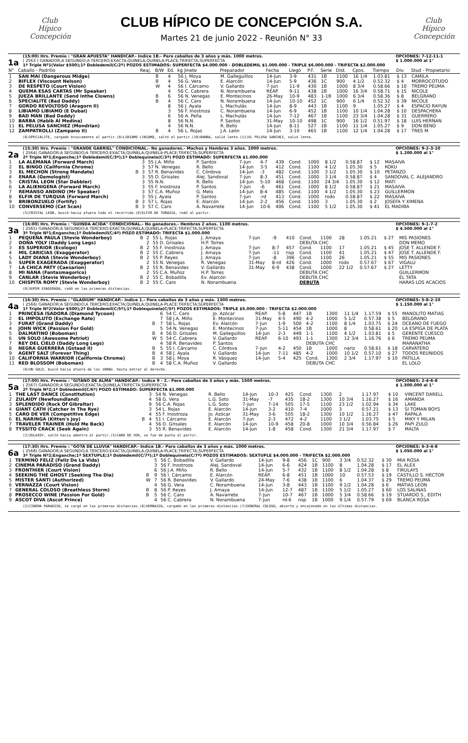Club Hípico
Concepción
CLUB HÍPICO DE CONCEPCIÓN S.A.
Martes 21 de junio 2022 - Reunión N° 33
Club Hípico
Concepción
1a
(15:00) Hrs. Premio : "GRAN APUESTA" HANDICAP.- Indice 1B.- Para caballos de 3 años y más. 1000 metros.
( 2563 ) GANADOR;A SEGUNDO;A TERCERO;EXACTA;QUINELA;QUINELA-PLACE;TRIFECTA;SUPERFECTA
1ª Triple Nº1(Valor $500);1ª Dobledemil(C/2ª) POZOS ESTIMADOS: SUPERFECTA $4.000.000 - DOBLEDEMIL $1.000.000 - TRIPLE $6.000.000 - TRIFECTA $2.000.000
OPCIONES: 7-12-11-1
$ 1.000.000 al 1°
| N° | Caballo - Padrillo | Reaj. | B/W | Ed. | kg Jinete | Preparador | Fecha | Llegó | P.F. | Serie | Dist. | Cpos. | Tiempo | Div. | Stud - Propietario |
| --- | --- | --- | --- | --- | --- | --- | --- | --- | --- | --- | --- | --- | --- | --- | --- |
| 1 | SAN MAI (Dangerous Midge) | | B | 4 | 56 J. Moya | M. Galleguillos | 14-Jun | 3-9 | 431 | 1B | 1100 | 16 1/4 | 1.03.81 | $ 13 | CAMILA |
| 2 | BIFLEX (Viscount Nelson) | | B | 4 | 56 G. Vera | E. Alarcón | 14-Jun | 5-9 | 436 | 1C | 900 | 4 1/2 | 0.52.32 | $ 4 | MORROCOTUDO |
| 3 | DE RESPETO (Court Vision) | | W | 4 | 56 I. Cárcamo | V. Gallardo | 7-Jun | 11-9 | 430 | 1B | 1000 | 8 3/4 | 0.58.66 | $ 10 | TREMO PEUMA |
| 4 | QUEMA ESAS CARTAS (Mr Speaker) | | | 4 | 56 C. Cabrera | N. Norambuena | REAP. | 9-11 | 438 | 1B | 1000 | 16 3/4 | 0.58.71 | $ 15 | NICOLE |
| 5 | JUEZA BRILLANTE (Send Inthe Clowns) | | B | 6 | 56 N. Venegas | E. Montecinos | 26-May | 10-9 | 483 | 1-1B | 1000 | 6 3/4 | 0.58.36 | $ 8 | BELGRANO |
| 6 | SPECIALITE (Bad Daddy) | | B | 4 | 56 C. Caro | N. Norambuena | 14-Jun | 10-10 | 452 | 1C | 900 | 6 1/4 | 0.52.32 | $ 39 | NICOLE |
| 7 | GORDO REVOLTOSO (Aragorn II) | | | 8 | 56 J. Ayala | L. Machulás | 14-Jun | 8-9 | 443 | 1B | 1100 | 9 | 1.05.27 | $ 4 | ESPACIO RAYUN |
| 8 | LIBIAMO LIBIAMO (E Dubai) | | | 3 | 56 F. Inostroza | C. Norambuena | 14-Jun | 6-9 | 452 | 1B | 1100 | 10 1/4 | 1.04.28 | $ 10 | DESPACHERA |
| 9 | BAD MAN (Bad Daddy) | | | 6 | 56 A. Peña | L. Machulás | 14-Jun | 7-12 | 467 | 1B | 1100 | 23 3/4 | 1.04.28 | $ 31 | GUERRERO |
| 10 | BARBA (Habib Al Medina) | | | 8 | 56 N.N. | P. Santos | 31-May | 10-10 | 498 | 1C | 900 | 16 1/2 | 0.51.97 | $ 18 | LUIS HERNAN |
| 11 | EL PELUSA SANCHEZ (Mondrian) | | | 4 | 56 N.N. | R. Bello | 14-Jun | 8-11 | 527 | 1B | 1100 | 11 1/4 | 1.05.27 | $ 9 | DON BENO |
| 12 | ZAMPATROLLI (Zampano II) | | B | 4 | 56 L. Rojas | J.A. León | 14-Jun | 3-10 | 465 | 1B | 1100 | 12 1/4 | 1.04.28 | $ 17 | TRES M |
(6)SPECIALITE, cargado bruscamente al partir.(8)LIBIAMO LIBIAMO, saltó al partir.(10)BARBA, salió lento.(11)EL PELUSA SANCHEZ, salió lento.
2a
(15:30) Hrs. Premio : "GRANDE GABRIEL" CONDICIONAL.- No ganadores.- Machos y Hembras 3 años. 1000 metros.
( 2564) GANADOR;A SEGUNDO;A TERCERO;EXACTA;QUINELA;QUINELA-PLACE;TRIFECTA;SUPERFECTA
2ª Triple Nº1;Enganche;1ª Dobledemil(C/3ª);1ª Doblequinela(C/3ª) POZO ESTIMADO: SUPERFECTA $1.000.000
OPCIONES: 9-2-3-10
$ 1.200.000 al 1°
| 1 | LA ALEMANA (Forward March) | | 3 | 55 J.A. Miño | P. Santos | 7-Jun | 4-7 | 439 | Cond. | 1000 | 8 1/2 | 0.58.87 | $ 12 | MASAIVA |
| 2 | EL BINGO (California Chrome) | | 3 | 57 N. Venegas | R. Bello | 14-Jun | 3-5 | 412 | Cond. | 1100 | 4 1/2 | 1.05.30 | $ 5 | KOKU |
| 3 | EL MECHON (Strong Mandate) | B | 3 | 57 R. Benavides | C. Córdova | 14-Jun | -3 | 482 | Cond. | 1100 | 3 1/2 | 1.05.30 | $ 10 | PETANZO |
| 4 | ENARA (Gemologist) | | 3 | 55 D. Grisales | Alej. Sandoval | 7-Jun | 8-3 | 451 | Cond. | 1000 | 3 1/4 | 0.58.87 | $ 4 | SANDOVAL C. ALEJANDRO |
| 5 | CRISTAL LEON (Star Dabbler) | | 3 | 55 N.N. | R. Bello | 14-Jun | 5-10 | 468 | Cond. | 1100 | 24 3/4 | 1.05.30 | $ 12 | MATI |
| 6 | LA ALIENIGENA (Forward March) | | 3 | 55 F. Inostroza | P. Santos | 7-Jun | -6 | 461 | Cond. | 1000 | 8 1/2 | 0.58.87 | $ 21 | MASAIVA |
| 7 | REMANSO ANDINO (Mr Speaker) | | 3 | 57 C.A. Muñoz | G. Melo | 14-Jun | 8-4 | 485 | Cond. | 1100 | 4 1/2 | 1.05.30 | $ 23 | GUILLERMON |
| 8 | ELFIR DE TURQUIA (Forward March) | | 3 | 55 J. Ayala | P. Santos | 7-Jun | -rd | 413 | Cond. | 1000 | rodo | 0.58.87 | $ 22 | MASAIVA |
| 9 | BRIBONZUELO (Fortify) | B | 3 | 57 L. Rojas | E. Alarcón | 14-Jun | 2-2 | 456 | Cond. | 1100 | 3 | 1.05.30 | $ 2 | JOSEFA Y XIMENA |
| 10 | CONVERSEMO (Cat Scan) | B | 3 | 57 C. Caro | A. Navarrete | 14-Jun | 10-6 | 406 | Cond. | 1100 | 5 1/2 | 1.05.30 | $ 41 | EL MADIBA |
(5)CRISTAL LEON, buscó hacia afuera todo el recorrido.(8)ELFIR DE TURQUIA, rodó al partir.
3a
(16:00) Hrs. Premio : "GUINDA ACIDA" CONDICIONAL.- No ganadoras.- Hembras 2 años. 1100 metros.
( 2565) GANADOR;A SEGUNDO;A TERCERO;EXACTA;QUINELA;QUINELA-PLACE;TRIFECTA;SUPERFECTA
3ª Triple Nº1;Enganche;1ª Dobledemil(C/4ª) POZO ESTIMADO: TRIFECTA $1.000.000
OPCIONES: 9-1-7-2
$ 4.500.000 al 1°
| 1 | PEQUEÑA PAULA (Stevie Wonderboy) | B | 2 | 55 L. Rojas | J. Amaya | 7-Jun | -9 | 410 | Cond. | 1100 | 28 | 1.05.21 | $ 27 | MIS PASIONES |
| 2 | DOÑA YOLY (Daddy Long Legs) | | 2 | 55 D. Grisales | H.P. Torres | | | | DEBUTA CHC | | | | | DON MEMO |
| 3 | ES SUPERIOR (Ecologo) | B | 2 | 55 F. Inostroza | J. Amaya | 7-Jun | 8-7 | 457 | Cond. | 1100 | 17 | 1.05.21 | $ 45 | JOSE T. ALLENDE F. |
| 4 | MIL CARICIAS (Exaggerator) | B | 2 | 55 C. Cabrera | J. Amaya | 7-Jun | -11 | nsp | Cond. | 1100 | 41 | 1.05.21 | $ 47 | JOSE T. ALLENDE F. |
| 5 | LADY DIANA (Stevie Wonderboy) | B | 2 | 55 P. Reyes | J. Amaya | 7-Jun | -8 | 396 | Cond. | 1100 | 26 | 1.05.21 | $ 55 | MIS PASIONES |
| 6 | SUPER EXAGERADA (Exaggerator) | | 2 | 55 N. Venegas | R. Venegas | 31-May | 8-rd | 426 | Cond. | 1000 | rodo | 0.57.67 | $ 67 | VIGALU |
| 7 | LA CHICA PATY (Caesarion) | B | 2 | 55 R. Benavides | V. Gallardo | 31-May | 6-9 | 438 | Cond. | 1000 | 22 1/2 | 0.57.67 | $ 27 | LETTY |
| 8 | MI NANA (Fantasmagorico) | | 2 | 55 C.A. Muñoz | H.P. Torres | | | | DEBUTA CHC | | | | | GUILLERMON |
| 9 | CANLAR (Stevie Wonderboy) | B | 2 | 55 C. Bobadilla | Ev. Alarcón | | | | DEBUTA CHC | | | | | EL TATA |
| 10 | CHISPITA ROMY (Stevie Wonderboy) | B | 2 | 55 C. Caro | N. Norambuena | | | | DEBUTA | | | | | HARAS LOS ACACIOS |
(6)SUPER EXAGERADA, rodó en las primeras distancias.
4a
(16:30) Hrs. Premio : "GLADIUM" HANDICAP.- Indice 1.- Para caballos de 3 años y más. 1300 metros.
( 2566) GANADOR;A SEGUNDO;A TERCERO;EXACTA;QUINELA;QUINELA-PLACE;TRIFECTA;SUPERFECTA
1ª Triple Nº2(Valor $500);2ª Dobledemil(C/5ª);1ª Doblequinela(C/5ª) POZOS ESTIMADOS: TRIPLE $5.000.000 - TRIFECTA $2.000.000
OPCIONES: 5-8-2-10
$ 1.150.000 al 1°
| 1 | PRINCESA ISADORA (Diamond Tycoon) | | 6 | 54 C. Caro | Jo. Azócar | REAP. | 5-8 | 447 | 1B | 1300 | 11 1/4 | 1.17.59 | $ 55 | MANOLITO MATIAS |
| 2 | EL IMPOLUTO (Exchange Rate) | | 7 | 58 J.A. Miño | E. Montecinos | 31-May | 4-5 | 490 | 4-2 | 1000 | 5 1/2 | 0.57.38 | $ 5 | BELGRANO |
| 3 | FURAT (Grand Daddy) | B | 7 | 58 L. Rojas | Ev. Alarcón | 7-Jun | 1-9 | 500 | 4-2 | 1100 | 8 1/4 | 1.03.75 | $ 24 | OCEANO DE FUEGO |
| 4 | JOHN WICK (Passion For Gold) | | 5 | 54 N. Venegas | E. Montecinos | 7-Jun | 5-11 | 454 | 1B | 1000 | 8 | 0.58.61 | $ 20 | LA ESPIGA DE PLATA |
| 5 | DALMATINO (Boboman) | B | 4 | 56 D. Grisales | M. Galleguillos | 14-Jun | 2-3 | 449 | 1-1 | 1100 | 4 1/2 | 1.03.81 | $ 5 | GERENTE CUESCO |
| 6 | UN SOLO (Awesome Patriot) | W | 5 | 54 C. Cabrera | V. Gallardo | REAP. | 6-10 | 493 | 1-1 | 1300 | 12 3/4 | 1.16.76 | $ 6 | TREMO PEUMA |
| 7 | REY DEL CIELO (Daddy Long Legs) | | 4 | 58 R. Benavides | P. Santos | | | | DEBUTA CHC | | | | | MARANATHA |
| 8 | NEGRA GUERRERA (Gstaad II) | B | 5 | 55 I. Cárcamo | C. Córdova | 7-Jun | 4-2 | 450 | 1B | 1000 | nariz | 0.58.61 | $ 18 | CARVATERO |
| 9 | AGENT SALT (Forever Thing) | B | 4 | 58 J. Ayala | V. Gallardo | 14-Jun | 7-11 | 485 | 4-2 | 1000 | 10 1/2 | 0.57.10 | $ 27 | TODOS REUNIDOS |
| 10 | CALIFORNIA WARRIOR (California Chrome) | B | 3 | 58 J. Moya | R. Vásquez | 14-Jun | 5-4 | 425 | Cond. | 1300 | 2 3/4 | 1.17.97 | $ 10 | PATILLA |
| 11 | RED BLOSSOM (Boboman) | B | 4 | 58 C.A. Muñoz | V. Gallardo | | | | DEBUTA CHC | | | | | EL LOLO |
(6)UN SOLO, buscó hacia afuera de los 1000m. hasta entrar al derecho.
5a
(17:00) Hrs. Premio : "GITANO DE ALMA" HANDICAP.- Indice 9 - 2.- Para caballos de 3 años y más. 1500 metros.
( 2567) GANADOR;A SEGUNDO;EXACTA;QUINELA;TRIFECTA;SUPERFECTA
2ª Triple Nº2;1ª Dobledemil(C/6ª) POZO ESTIMADO: SUPERFECTA $1.000.000
OPCIONES: 2-4-6-8
$ 1.500.000 al 1°
| 1 | THE LAST DANCE (Constitution) | | 3 | 54 N. Venegas | R. Bello | 14-Jun | 10-3 | 425 | Cond. | 1300 | 2 | 1.17.97 | $ 10 | VINCENT DARELL |
| 2 | ZULAIDY (Newfoundland) | | 4 | 58 G. Vera | L.G. Soto | 31-May | -7 | 435 | 18-2 | 1300 | 10 3/4 | 1.16.27 | $ 16 | AMANDA |
| 3 | SPLENDIDO (Rock Of Gibraltar) | | 9 | 56 C.A. Rojas | L.G. Soto | 7-Jun | 7-14 | 505 | 17-5 | 1100 | 23 1/2 | 1.02.94 | $ 34 | LAKE |
| 4 | GIANT CATH (Catcher In The Rye) | | 3 | 54 L. Rojas | E. Alarcón | 14-Jun | 3-2 | 410 | 7-4 | 1000 | 3 | 0.57.21 | $ 13 | SI TOMAN BOYS |
| 5 | CARO DE VER (Competitive Edge) | | 4 | 55 F. Inostroza | Jo. Azócar | 31-May | 3-6 | 505 | 18-2 | 1300 | 10 1/2 | 1.16.27 | $ 47 | RAPALA |
| 6 | EL NARINGA (Kitten's Joy) | B | 4 | 51 I. Cárcamo | E. Alarcón | 7-Jun | 2-3 | 472 | 4-2 | 1100 | 3 1/2 | 1.03.75 | $ 5 | MIKY Y MILAN |
| 7 | TRAVELER TRAINER (Hold Me Back) | | 4 | 56 D. Grisales | E. Alarcón | 14-Jun | 10-9 | 458 | 20-8 | 1000 | 10 3/4 | 0.56.84 | $ 26 | PAPI ZULO |
| 8 | TYSSITO CRACK (Seek Again) | | 3 | 55 R. Benavides | E. Alarcón | 14-Jun | 1-8 | 458 | Cond. | 1300 | 21 3/4 | 1.17.97 | $ 7 | MALTA |
(2)ZULAIDY, saltó hacia adentro al partir.(5)CARO DE VER, se fue de punta al partir.
6a
(17:30) Hrs. Premio : "GOTA DE LLUVIA" HANDICAP.- Indice 1B.- Para caballos de 3 años y más. 1000 metros.
( 2568) GANADOR;A SEGUNDO;A TERCERO;EXACTA;QUINELA;QUINELA-PLACE;TRIFECTA;SUPERFECTA
3ª Triple Nº2;Enganche;1ª SEXTUPLE;1ª Dobledemil(C/7ª);1ª Doblequinela(C/7ª) POZOS ESTIMADOS: SEXTUPLE $4.000.000 - TRIFECTA $2.000.000
OPCIONES: 6-3-4-8
$ 1.050.000 al 1°
| 1 | TERMINO FELIZ (Feliz De La Vida) | | 5 | 56 C. Bobadilla | V. Gallardo | 14-Jun | 9-8 | 456 | 1C | 900 | 3 3/4 | 0.52.32 | $ 30 | MIA ROSA |
| 2 | CINEMA PARADISO (Grand Daddy) | | 3 | 56 F. Inostroza | Alej. Sandoval | 14-Jun | 6-6 | 424 | 1B | 1100 | 8 | 1.04.28 | $ 17 | EL ALEX |
| 3 | FRONTHIER (Court Vision) | | 6 | 56 J.A. Miño | R. Bello | 14-Jun | 5-7 | 432 | 1B | 1100 | 8 1/2 | 1.04.28 | $ 8 | FIRULAYS |
| 4 | SEEKING THE GHOST (Seeking The Dia) | B | 9 | 56 I. Cárcamo | E. Alarcón | REAP. | 6-8 | 451 | 1B | 1000 | 10 | 0.57.53 | $ 19 | CASTILLO S. HECTOR |
| 5 | MISTER SANTI (Authorized) | W | 7 | 56 R. Benavides | V. Gallardo | 24-May | 7-6 | 438 | 1B | 1100 | 6 | 1.04.37 | $ 29 | TREMO PEUMA |
| 6 | VERNAZZA (Court Vision) | | 4 | 56 G. Vera | C. Norambuena | 14-Jun | 3-8 | 443 | 1B | 1100 | 9 1/2 | 1.04.28 | $ 6 | MATIAS LEON |
| 7 | GENERAL COLOSO (Breathless Storm) | B | 8 | 56 P. Reyes | J. Amaya | 14-Jun | 12-7 | 487 | 1B | 1100 | 5 1/2 | 1.05.27 | $ 60 | LOS SALINAS |
| 8 | PROSECCO WINE (Passion For Gold) | B | 5 | 56 C. Caro | A. Navarrete | 7-Jun | 10-7 | 467 | 1B | 1000 | 5 3/4 | 0.58.66 | $ 19 | STUARDO S., EDITH |
| 9 | ASCOT DIVA (Ascot Prince) | | 4 | 56 C. Cabrera | N. Norambuena | 7-Jun | rd-6 | nsp | 1B | 1000 | 9 1/4 | 0.57.79 | $ 69 | BLANCA ROSA |
(2)CINEMA PARADISO, se cargó en las primeras distancias.(6)VERNAZZA, cargado en las primeras distancias.(7)GENERAL COLOSO, abierto y encajonado en las últimas distancias.